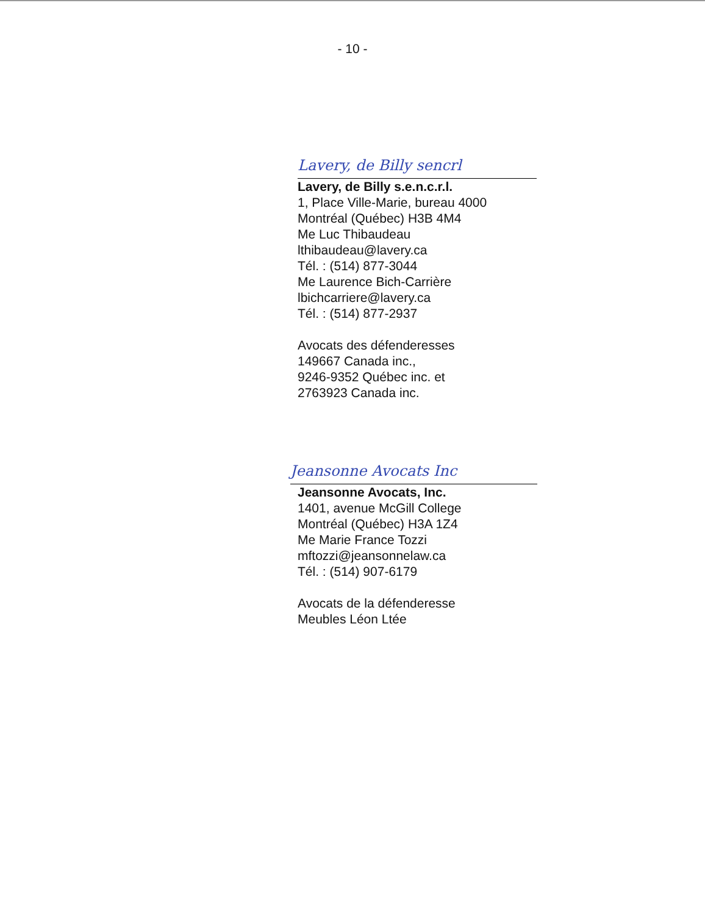- 10 -
Lavery, de Billy sencrl
Lavery, de Billy s.e.n.c.r.l.
1, Place Ville-Marie, bureau 4000
Montréal (Québec) H3B 4M4
Me Luc Thibaudeau
lthibaudeau@lavery.ca
Tél. : (514) 877-3044
Me Laurence Bich-Carrière
lbichcarriere@lavery.ca
Tél. : (514) 877-2937
Avocats des défenderesses
149667 Canada inc.,
9246-9352 Québec inc. et
2763923 Canada inc.
Jeansonne Avocats Inc
Jeansonne Avocats, Inc.
1401, avenue McGill College
Montréal (Québec) H3A 1Z4
Me Marie France Tozzi
mftozzi@jeansonnelaw.ca
Tél. : (514) 907-6179
Avocats de la défenderesse
Meubles Léon Ltée